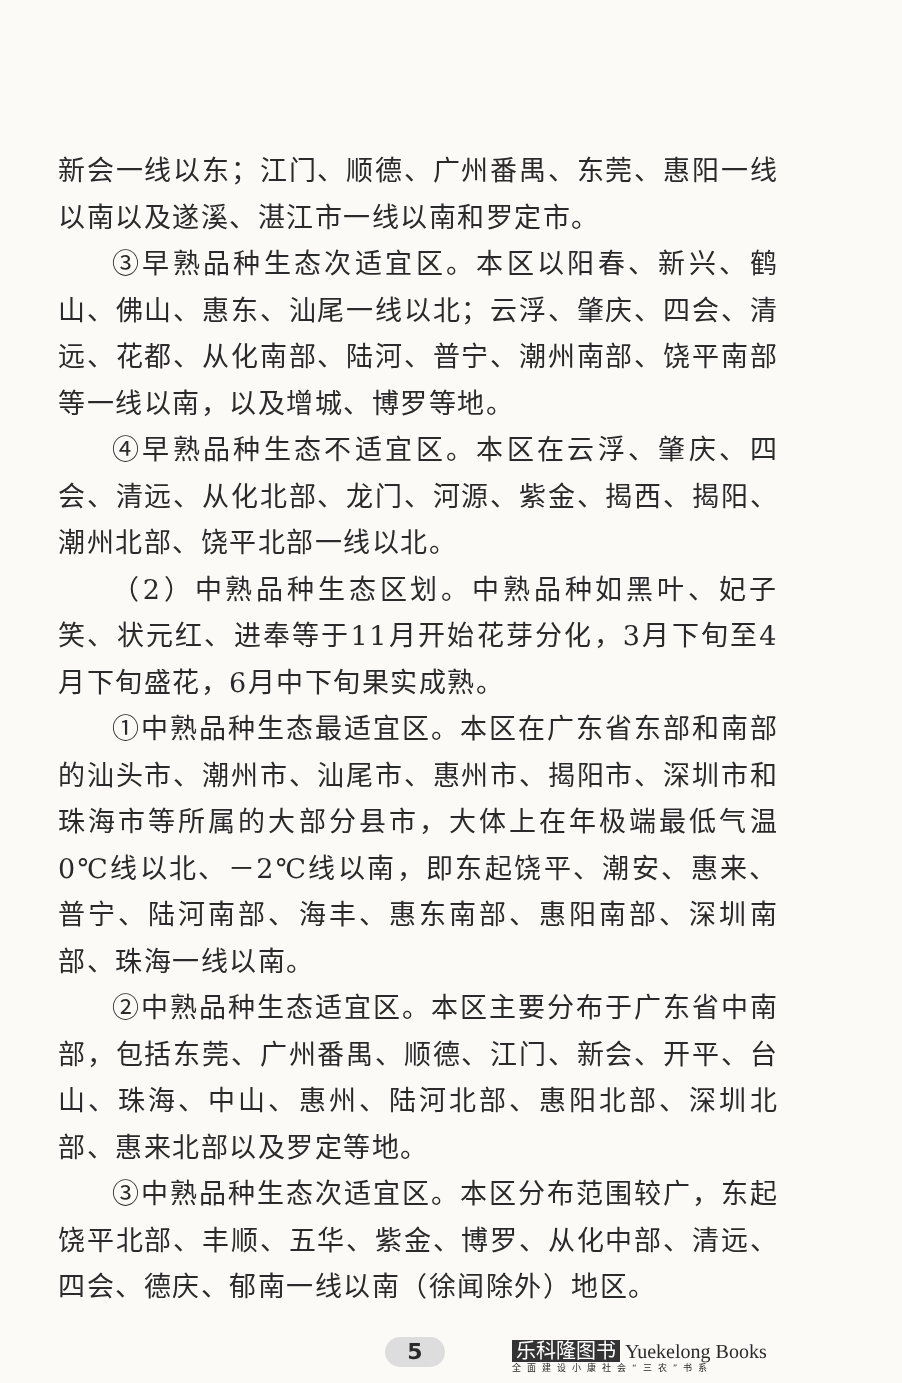新会一线以东；江门、顺德、广州番禺、东莞、惠阳一线以南以及遂溪、湛江市一线以南和罗定市。
③早熟品种生态次适宜区。本区以阳春、新兴、鹤山、佛山、惠东、汕尾一线以北；云浮、肇庆、四会、清远、花都、从化南部、陆河、普宁、潮州南部、饶平南部等一线以南，以及增城、博罗等地。
④早熟品种生态不适宜区。本区在云浮、肇庆、四会、清远、从化北部、龙门、河源、紫金、揭西、揭阳、潮州北部、饶平北部一线以北。
（2）中熟品种生态区划。中熟品种如黑叶、妃子笑、状元红、进奉等于11月开始花芽分化，3月下旬至4月下旬盛花，6月中下旬果实成熟。
①中熟品种生态最适宜区。本区在广东省东部和南部的汕头市、潮州市、汕尾市、惠州市、揭阳市、深圳市和珠海市等所属的大部分县市，大体上在年极端最低气温0℃线以北、－2℃线以南，即东起饶平、潮安、惠来、普宁、陆河南部、海丰、惠东南部、惠阳南部、深圳南部、珠海一线以南。
②中熟品种生态适宜区。本区主要分布于广东省中南部，包括东莞、广州番禺、顺德、江门、新会、开平、台山、珠海、中山、惠州、陆河北部、惠阳北部、深圳北部、惠来北部以及罗定等地。
③中熟品种生态次适宜区。本区分布范围较广，东起饶平北部、丰顺、五华、紫金、博罗、从化中部、清远、四会、德庆、郁南一线以南（徐闻除外）地区。
5 乐科隆图书 Yuekelong Books
全面建设小康社会“三农”书系